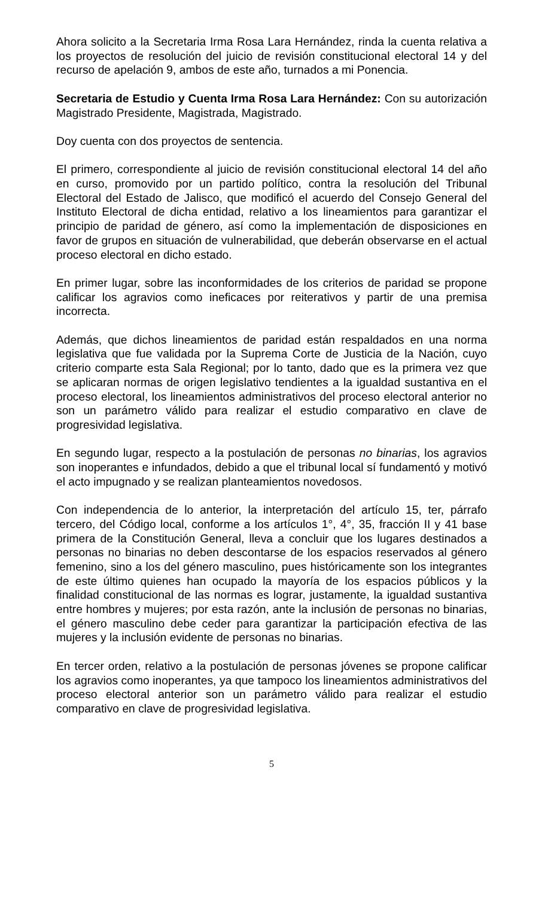Ahora solicito a la Secretaria Irma Rosa Lara Hernández, rinda la cuenta relativa a los proyectos de resolución del juicio de revisión constitucional electoral 14 y del recurso de apelación 9, ambos de este año, turnados a mi Ponencia.
Secretaria de Estudio y Cuenta Irma Rosa Lara Hernández: Con su autorización Magistrado Presidente, Magistrada, Magistrado.
Doy cuenta con dos proyectos de sentencia.
El primero, correspondiente al juicio de revisión constitucional electoral 14 del año en curso, promovido por un partido político, contra la resolución del Tribunal Electoral del Estado de Jalisco, que modificó el acuerdo del Consejo General del Instituto Electoral de dicha entidad, relativo a los lineamientos para garantizar el principio de paridad de género, así como la implementación de disposiciones en favor de grupos en situación de vulnerabilidad, que deberán observarse en el actual proceso electoral en dicho estado.
En primer lugar, sobre las inconformidades de los criterios de paridad se propone calificar los agravios como ineficaces por reiterativos y partir de una premisa incorrecta.
Además, que dichos lineamientos de paridad están respaldados en una norma legislativa que fue validada por la Suprema Corte de Justicia de la Nación, cuyo criterio comparte esta Sala Regional; por lo tanto, dado que es la primera vez que se aplicaran normas de origen legislativo tendientes a la igualdad sustantiva en el proceso electoral, los lineamientos administrativos del proceso electoral anterior no son un parámetro válido para realizar el estudio comparativo en clave de progresividad legislativa.
En segundo lugar, respecto a la postulación de personas no binarias, los agravios son inoperantes e infundados, debido a que el tribunal local sí fundamentó y motivó el acto impugnado y se realizan planteamientos novedosos.
Con independencia de lo anterior, la interpretación del artículo 15, ter, párrafo tercero, del Código local, conforme a los artículos 1°, 4°, 35, fracción II y 41 base primera de la Constitución General, lleva a concluir que los lugares destinados a personas no binarias no deben descontarse de los espacios reservados al género femenino, sino a los del género masculino, pues históricamente son los integrantes de este último quienes han ocupado la mayoría de los espacios públicos y la finalidad constitucional de las normas es lograr, justamente, la igualdad sustantiva entre hombres y mujeres; por esta razón, ante la inclusión de personas no binarias, el género masculino debe ceder para garantizar la participación efectiva de las mujeres y la inclusión evidente de personas no binarias.
En tercer orden, relativo a la postulación de personas jóvenes se propone calificar los agravios como inoperantes, ya que tampoco los lineamientos administrativos del proceso electoral anterior son un parámetro válido para realizar el estudio comparativo en clave de progresividad legislativa.
5